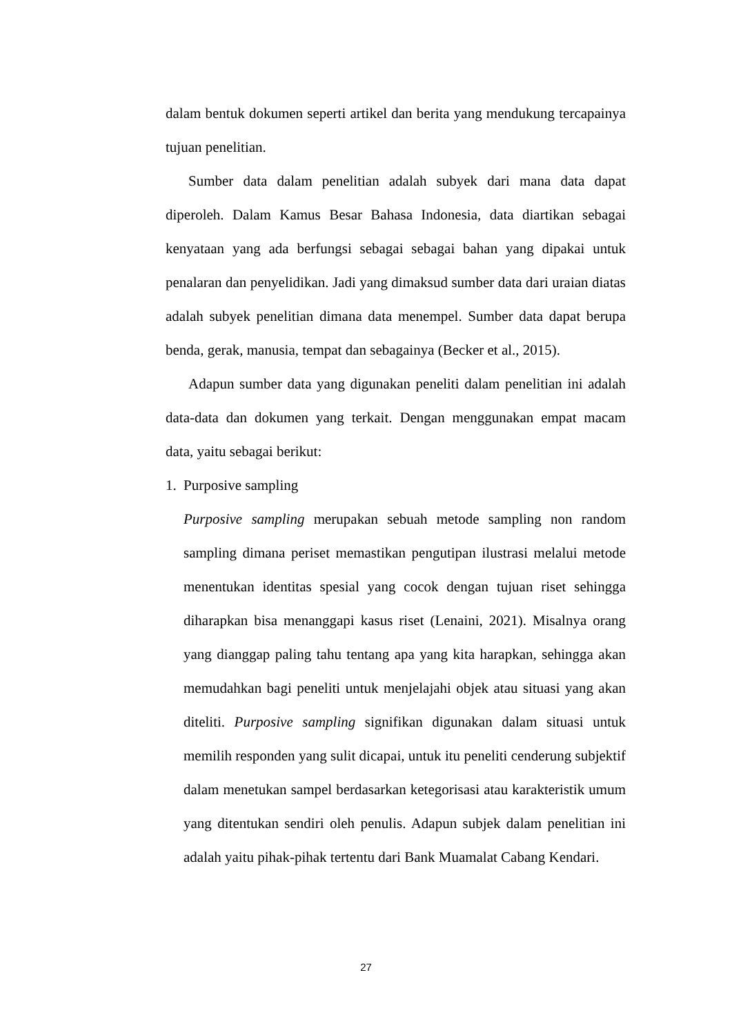dalam bentuk dokumen seperti artikel dan berita yang mendukung tercapainya tujuan penelitian.
Sumber data dalam penelitian adalah subyek dari mana data dapat diperoleh. Dalam Kamus Besar Bahasa Indonesia, data diartikan sebagai kenyataan yang ada berfungsi sebagai sebagai bahan yang dipakai untuk penalaran dan penyelidikan. Jadi yang dimaksud sumber data dari uraian diatas adalah subyek penelitian dimana data menempel. Sumber data dapat berupa benda, gerak, manusia, tempat dan sebagainya (Becker et al., 2015).
Adapun sumber data yang digunakan peneliti dalam penelitian ini adalah data-data dan dokumen yang terkait. Dengan menggunakan empat macam data, yaitu sebagai berikut:
1. Purposive sampling
Purposive sampling merupakan sebuah metode sampling non random sampling dimana periset memastikan pengutipan ilustrasi melalui metode menentukan identitas spesial yang cocok dengan tujuan riset sehingga diharapkan bisa menanggapi kasus riset (Lenaini, 2021). Misalnya orang yang dianggap paling tahu tentang apa yang kita harapkan, sehingga akan memudahkan bagi peneliti untuk menjelajahi objek atau situasi yang akan diteliti. Purposive sampling signifikan digunakan dalam situasi untuk memilih responden yang sulit dicapai, untuk itu peneliti cenderung subjektif dalam menetukan sampel berdasarkan ketegorisasi atau karakteristik umum yang ditentukan sendiri oleh penulis. Adapun subjek dalam penelitian ini adalah yaitu pihak-pihak tertentu dari Bank Muamalat Cabang Kendari.
27